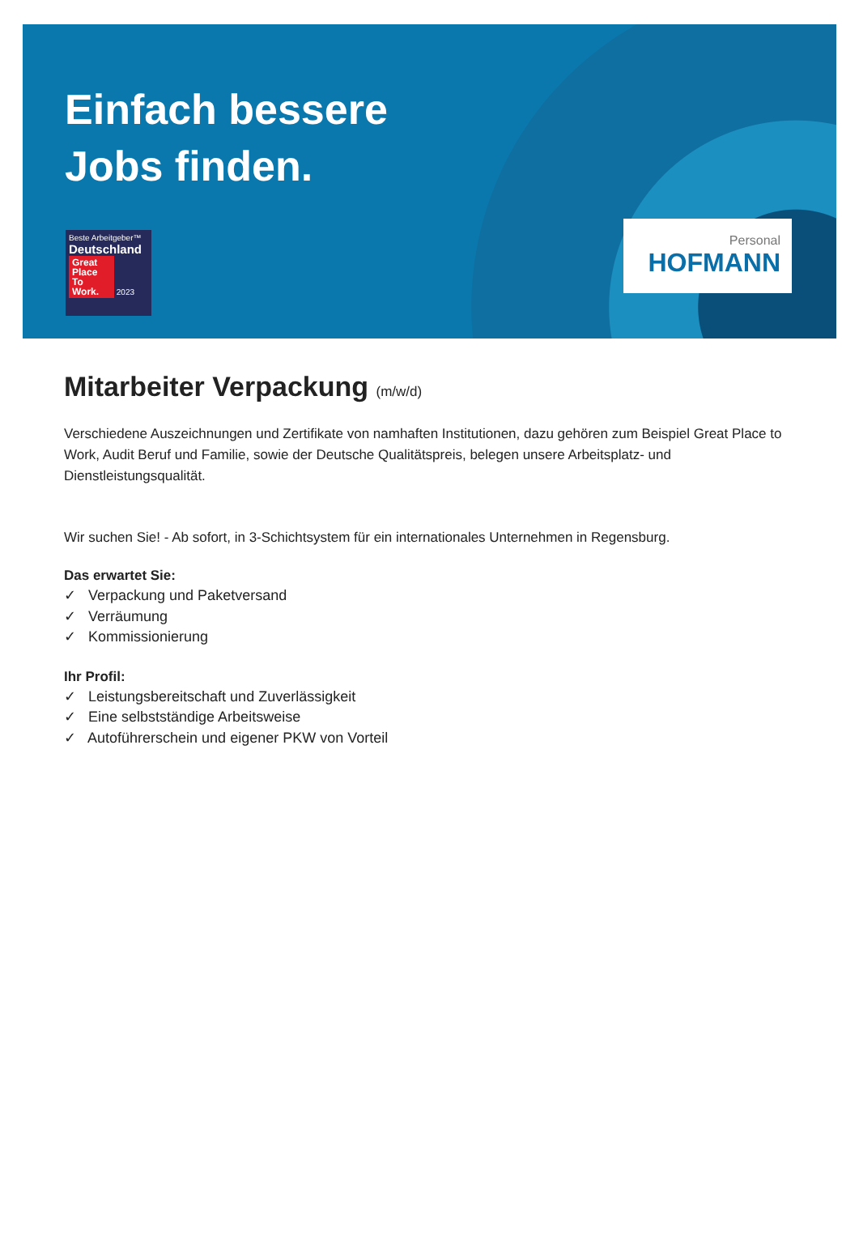Einfach bessere
Jobs finden.
Beste Arbeitgeber™
Deutschland
Great Place To Work. 2023
Personal
HOFMANN
Mitarbeiter Verpackung (m/w/d)
Verschiedene Auszeichnungen und Zertifikate von namhaften Institutionen, dazu gehören zum Beispiel Great Place to Work, Audit Beruf und Familie, sowie der Deutsche Qualitätspreis, belegen unsere Arbeitsplatz- und Dienstleistungsqualität.
Wir suchen Sie! - Ab sofort, in 3-Schichtsystem für ein internationales Unternehmen in Regensburg.
Das erwartet Sie:
✓ Verpackung und Paketversand
✓ Verräumung
✓ Kommissionierung
Ihr Profil:
✓ Leistungsbereitschaft und Zuverlässigkeit
✓ Eine selbstständige Arbeitsweise
✓ Autoführerschein und eigener PKW von Vorteil